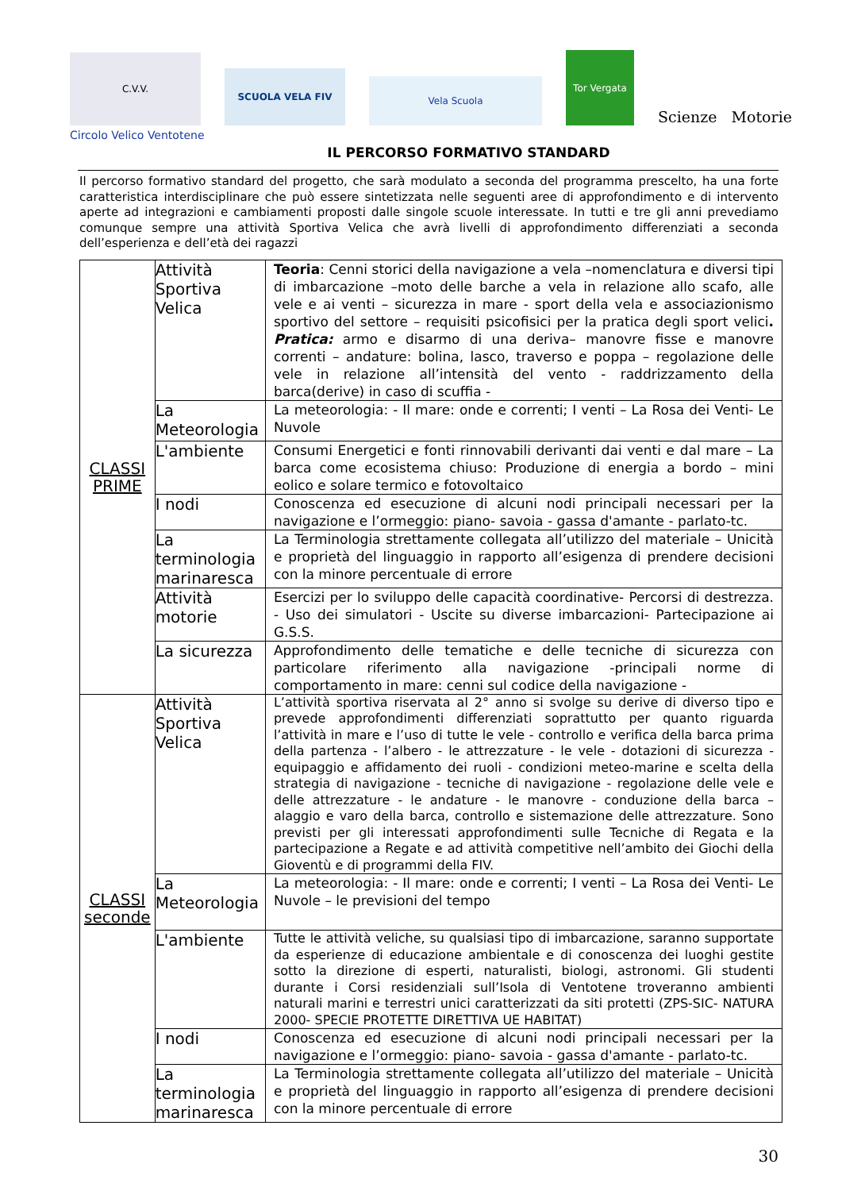C.V.V.
SCUOLA VELA FIV
Vela Scuola
Tor Vergata
Scienze Motorie
Circolo Velico Ventotene
IL PERCORSO FORMATIVO STANDARD
Il percorso formativo standard del progetto, che sarà modulato a seconda del programma prescelto, ha una forte caratteristica interdisciplinare che può essere sintetizzata nelle seguenti aree di approfondimento e di intervento aperte ad integrazioni e cambiamenti proposti dalle singole scuole interessate. In tutti e tre gli anni prevediamo comunque sempre una attività Sportiva Velica che avrà livelli di approfondimento differenziati a seconda dell’esperienza e dell’età dei ragazzi
| CLASSI PRIME | Attività Sportiva Velica | Teoria : Cenni storici della navigazione a vela –nomenclatura e diversi tipi di imbarcazione –moto delle barche a vela in relazione allo scafo, alle vele e ai venti – sicurezza in mare - sport della vela e associazionismo sportivo del settore – requisiti psicofisici per la pratica degli sport velici . Pratica: armo e disarmo di una deriva– manovre fisse e manovre correnti – andature: bolina, lasco, traverso e poppa – regolazione delle vele in relazione all’intensità del vento - raddrizzamento della barca(derive) in caso di scuffia - |
| | La Meteorologia | La meteorologia: - Il mare: onde e correnti; I venti – La Rosa dei Venti- Le Nuvole |
| | L'ambiente | Consumi Energetici e fonti rinnovabili derivanti dai venti e dal mare – La barca come ecosistema chiuso: Produzione di energia a bordo – mini eolico e solare termico e fotovoltaico |
| | I nodi | Conoscenza ed esecuzione di alcuni nodi principali necessari per la navigazione e l’ormeggio: piano- savoia - gassa d'amante - parlato-tc. |
| | La terminologia marinaresca | La Terminologia strettamente collegata all’utilizzo del materiale – Unicità e proprietà del linguaggio in rapporto all’esigenza di prendere decisioni con la minore percentuale di errore |
| | Attività motorie | Esercizi per lo sviluppo delle capacità coordinative- Percorsi di destrezza. - Uso dei simulatori - Uscite su diverse imbarcazioni- Partecipazione ai G.S.S. |
| | La sicurezza | Approfondimento delle tematiche e delle tecniche di sicurezza con particolare riferimento alla navigazione -principali norme di comportamento in mare: cenni sul codice della navigazione - |
| CLASSI seconde | Attività Sportiva Velica | L’attività sportiva riservata al 2° anno si svolge su derive di diverso tipo e prevede approfondimenti differenziati soprattutto per quanto riguarda l’attività in mare e l’uso di tutte le vele - controllo e verifica della barca prima della partenza - l’albero - le attrezzature - le vele - dotazioni di sicurezza - equipaggio e affidamento dei ruoli - condizioni meteo-marine e scelta della strategia di navigazione - tecniche di navigazione - regolazione delle vele e delle attrezzature - le andature - le manovre - conduzione della barca – alaggio e varo della barca, controllo e sistemazione delle attrezzature. Sono previsti per gli interessati approfondimenti sulle Tecniche di Regata e la partecipazione a Regate e ad attività competitive nell’ambito dei Giochi della Gioventù e di programmi della FIV. |
| | La Meteorologia | La meteorologia: - Il mare: onde e correnti; I venti – La Rosa dei Venti- Le Nuvole – le previsioni del tempo |
| | L'ambiente | Tutte le attività veliche, su qualsiasi tipo di imbarcazione, saranno supportate da esperienze di educazione ambientale e di conoscenza dei luoghi gestite sotto la direzione di esperti, naturalisti, biologi, astronomi. Gli studenti durante i Corsi residenziali sull’Isola di Ventotene troveranno ambienti naturali marini e terrestri unici caratterizzati da siti protetti (ZPS-SIC- NATURA 2000- SPECIE PROTETTE DIRETTIVA UE HABITAT) |
| | I nodi | Conoscenza ed esecuzione di alcuni nodi principali necessari per la navigazione e l’ormeggio: piano- savoia - gassa d'amante - parlato-tc. |
| | La terminologia marinaresca | La Terminologia strettamente collegata all’utilizzo del materiale – Unicità e proprietà del linguaggio in rapporto all’esigenza di prendere decisioni con la minore percentuale di errore |
30